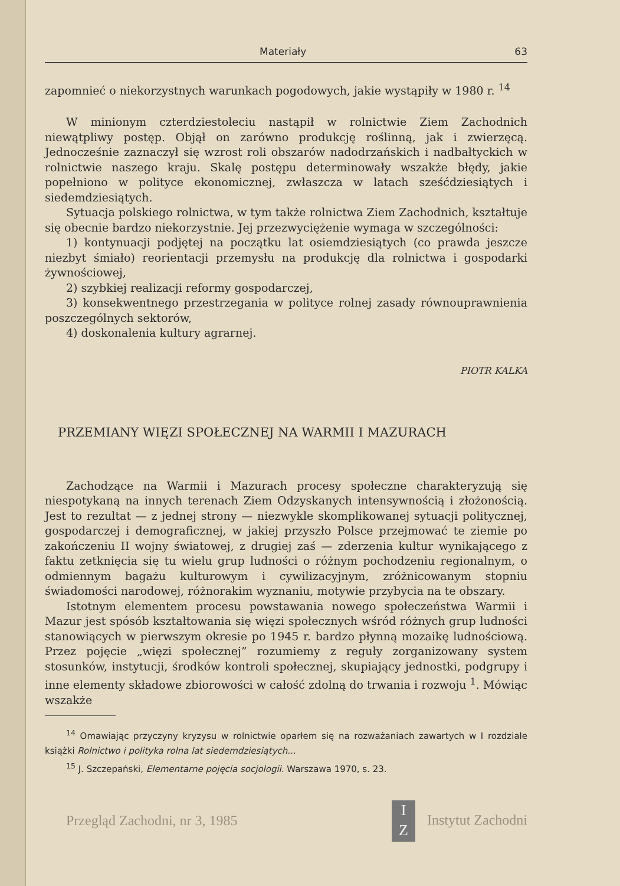Materiały 63
zapomnieć o niekorzystnych warunkach pogodowych, jakie wystąpiły w 1980 r. <sup>14</sup>
W minionym czterdziestoleciu nastąpił w rolnictwie Ziem Zachodnich niewątpliwy postęp. Objął on zarówno produkcję roślinną, jak i zwierzęcą. Jednocześnie zaznaczył się wzrost roli obszarów nadodrzańskich i nadbałtyckich w rolnictwie naszego kraju. Skalę postępu determinowały wszakże błędy, jakie popełniono w polityce ekonomicznej, zwłaszcza w latach sześćdziesiątych i siedemdziesiątych.
Sytuacja polskiego rolnictwa, w tym także rolnictwa Ziem Zachodnich, kształtuje się obecnie bardzo niekorzystnie. Jej przezwyciężenie wymaga w szczególności:
1) kontynuacji podjętej na początku lat osiemdziesiątych (co prawda jeszcze niezbyt śmiało) reorientacji przemysłu na produkcję dla rolnictwa i gospodarki żywnościowej,
2) szybkiej realizacji reformy gospodarczej,
3) konsekwentnego przestrzegania w polityce rolnej zasady równouprawnienia poszczególnych sektorów,
4) doskonalenia kultury agrarnej.
PIOTR KALKA
PRZEMIANY WIĘZI SPOŁECZNEJ NA WARMII I MAZURACH
Zachodzące na Warmii i Mazurach procesy społeczne charakteryzują się niespotykaną na innych terenach Ziem Odzyskanych intensywnością i złożonością. Jest to rezultat — z jednej strony — niezwykle skomplikowanej sytuacji politycznej, gospodarczej i demograficznej, w jakiej przyszło Polsce przejmować te ziemie po zakończeniu II wojny światowej, z drugiej zaś — zderzenia kultur wynikającego z faktu zetknięcia się tu wielu grup ludności o różnym pochodzeniu regionalnym, o odmiennym bagażu kulturowym i cywilizacyjnym, zróżnicowanym stopniu świadomości narodowej, różnorakim wyznaniu, motywie przybycia na te obszary.
Istotnym elementem procesu powstawania nowego społeczeństwa Warmii i Mazur jest spósób kształtowania się więzi społecznych wśród różnych grup ludności stanowiących w pierwszym okresie po 1945 r. bardzo płynną mozaikę ludnościową. Przez pojęcie „więzi społecznej” rozumiemy z reguły zorganizowany system stosunków, instytucji, środków kontroli społecznej, skupiający jednostki, podgrupy i inne elementy składowe zbiorowości w całość zdolną do trwania i rozwoju <sup>1</sup>. Mówiąc wszakże
<sup>14</sup> Omawiając przyczyny kryzysu w rolnictwie oparłem się na rozważaniach zawartych w I rozdziale książki Rolnictwo i polityka rolna lat siedemdziesiątych...
<sup>15</sup> J. Szczepański, Elementarne pojęcia socjologii. Warszawa 1970, s. 23.
Przegląd Zachodni, nr 3, 1985 I
Z Instytut Zachodni